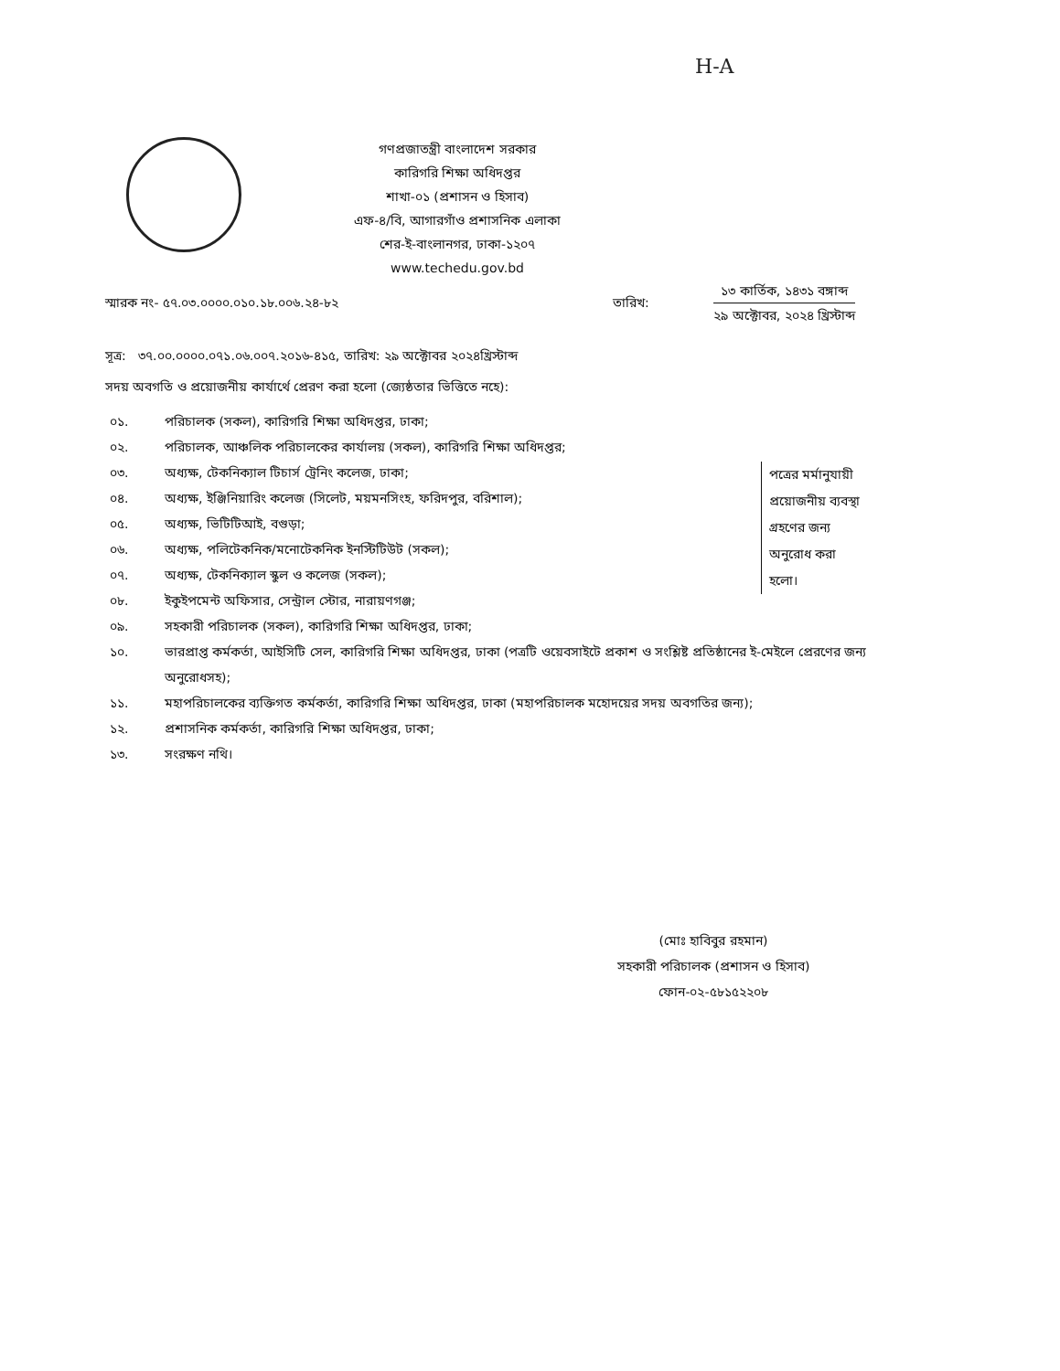H-A
গণপ্রজাতন্ত্রী বাংলাদেশ সরকার
কারিগরি শিক্ষা অধিদপ্তর
শাখা-০১ (প্রশাসন ও হিসাব)
এফ-৪/বি, আগারগাঁও প্রশাসনিক এলাকা
শের-ই-বাংলানগর, ঢাকা-১২০৭
www.techedu.gov.bd
স্মারক নং- ৫৭.০৩.০০০০.০১০.১৮.০০৬.২৪-৮২
তারিখ:
১৩ কার্তিক, ১৪৩১ বঙ্গাব্দ
২৯ অক্টোবর, ২০২৪ খ্রিস্টাব্দ
সূত্র: ৩৭.০০.০০০০.০৭১.০৬.০০৭.২০১৬-৪১৫, তারিখ: ২৯ অক্টোবর ২০২৪খ্রিস্টাব্দ
সদয় অবগতি ও প্রয়োজনীয় কার্যার্থে প্রেরণ করা হলো (জ্যেষ্ঠতার ভিত্তিতে নহে):
০১. পরিচালক (সকল), কারিগরি শিক্ষা অধিদপ্তর, ঢাকা;
০২. পরিচালক, আঞ্চলিক পরিচালকের কার্যালয় (সকল), কারিগরি শিক্ষা অধিদপ্তর;
০৩. অধ্যক্ষ, টেকনিক্যাল টিচার্স ট্রেনিং কলেজ, ঢাকা;
০৪. অধ্যক্ষ, ইঞ্জিনিয়ারিং কলেজ (সিলেট, ময়মনসিংহ, ফরিদপুর, বরিশাল);
০৫. অধ্যক্ষ, ভিটিটিআই, বগুড়া;
০৬. অধ্যক্ষ, পলিটেকনিক/মনোটেকনিক ইনস্টিটিউট (সকল);
০৭. অধ্যক্ষ, টেকনিক্যাল স্কুল ও কলেজ (সকল);
০৮. ইকুইপমেন্ট অফিসার, সেন্ট্রাল স্টোর, নারায়ণগঞ্জ;
০৯. সহকারী পরিচালক (সকল), কারিগরি শিক্ষা অধিদপ্তর, ঢাকা;
১০. ভারপ্রাপ্ত কর্মকর্তা, আইসিটি সেল, কারিগরি শিক্ষা অধিদপ্তর, ঢাকা (পত্রটি ওয়েবসাইটে প্রকাশ ও সংশ্লিষ্ট প্রতিষ্ঠানের ই-মেইলে প্রেরণের জন্য অনুরোধসহ);
১১. মহাপরিচালকের ব্যক্তিগত কর্মকর্তা, কারিগরি শিক্ষা অধিদপ্তর, ঢাকা (মহাপরিচালক মহোদয়ের সদয় অবগতির জন্য);
১২. প্রশাসনিক কর্মকর্তা, কারিগরি শিক্ষা অধিদপ্তর, ঢাকা;
১৩. সংরক্ষণ নথি।
পত্রের মর্মানুযায়ী প্রয়োজনীয় ব্যবস্থা গ্রহণের জন্য অনুরোধ করা হলো।
(মোঃ হাবিবুর রহমান)
সহকারী পরিচালক (প্রশাসন ও হিসাব)
ফোন-০২-৫৮১৫২২০৮